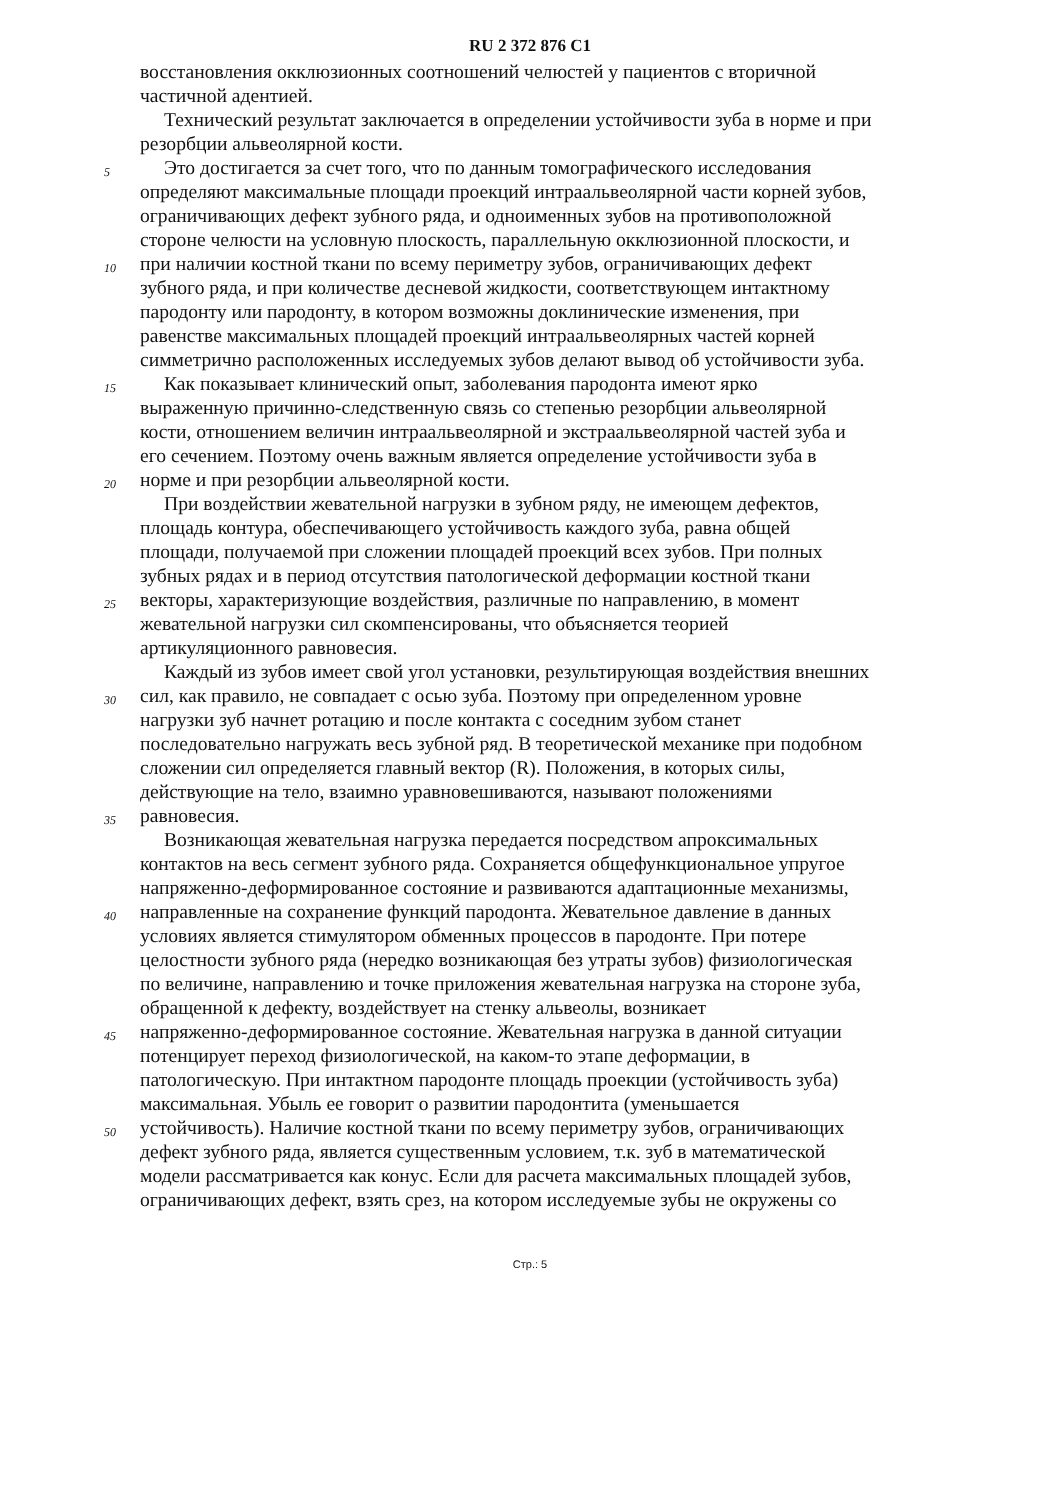RU 2 372 876 C1
восстановления окклюзионных соотношений челюстей у пациентов с вторичной
частичной адентией.
Технический результат заключается в определении устойчивости зуба в норме и при
резорбции альвеолярной кости.
5 Это достигается за счет того, что по данным томографического исследования
определяют максимальные площади проекций интраальвеолярной части корней зубов,
ограничивающих дефект зубного ряда, и одноименных зубов на противоположной
стороне челюсти на условную плоскость, параллельную окклюзионной плоскости, и
10 при наличии костной ткани по всему периметру зубов, ограничивающих дефект
зубного ряда, и при количестве десневой жидкости, соответствующем интактному
пародонту или пародонту, в котором возможны доклинические изменения, при
равенстве максимальных площадей проекций интраальвеолярных частей корней
симметрично расположенных исследуемых зубов делают вывод об устойчивости зуба.
15 Как показывает клинический опыт, заболевания пародонта имеют ярко
выраженную причинно-следственную связь со степенью резорбции альвеолярной
кости, отношением величин интраальвеолярной и экстраальвеолярной частей зуба и
его сечением. Поэтому очень важным является определение устойчивости зуба в
20 норме и при резорбции альвеолярной кости.
При воздействии жевательной нагрузки в зубном ряду, не имеющем дефектов,
площадь контура, обеспечивающего устойчивость каждого зуба, равна общей
площади, получаемой при сложении площадей проекций всех зубов. При полных
зубных рядах и в период отсутствия патологической деформации костной ткани
25 векторы, характеризующие воздействия, различные по направлению, в момент
жевательной нагрузки сил скомпенсированы, что объясняется теорией
артикуляционного равновесия.
Каждый из зубов имеет свой угол установки, результирующая воздействия внешних
30 сил, как правило, не совпадает с осью зуба. Поэтому при определенном уровне
нагрузки зуб начнет ротацию и после контакта с соседним зубом станет
последовательно нагружать весь зубной ряд. В теоретической механике при подобном
сложении сил определяется главный вектор (R). Положения, в которых силы,
действующие на тело, взаимно уравновешиваются, называют положениями
35 равновесия.
Возникающая жевательная нагрузка передается посредством апроксимальных
контактов на весь сегмент зубного ряда. Сохраняется общефункциональное упругое
напряженно-деформированное состояние и развиваются адаптационные механизмы,
40 направленные на сохранение функций пародонта. Жевательное давление в данных
условиях является стимулятором обменных процессов в пародонте. При потере
целостности зубного ряда (нередко возникающая без утраты зубов) физиологическая
по величине, направлению и точке приложения жевательная нагрузка на стороне зуба,
обращенной к дефекту, воздействует на стенку альвеолы, возникает
45 напряженно-деформированное состояние. Жевательная нагрузка в данной ситуации
потенцирует переход физиологической, на каком-то этапе деформации, в
патологическую. При интактном пародонте площадь проекции (устойчивость зуба)
максимальная. Убыль ее говорит о развитии пародонтита (уменьшается
50 устойчивость). Наличие костной ткани по всему периметру зубов, ограничивающих
дефект зубного ряда, является существенным условием, т.к. зуб в математической
модели рассматривается как конус. Если для расчета максимальных площадей зубов,
ограничивающих дефект, взять срез, на котором исследуемые зубы не окружены со
Стр.: 5